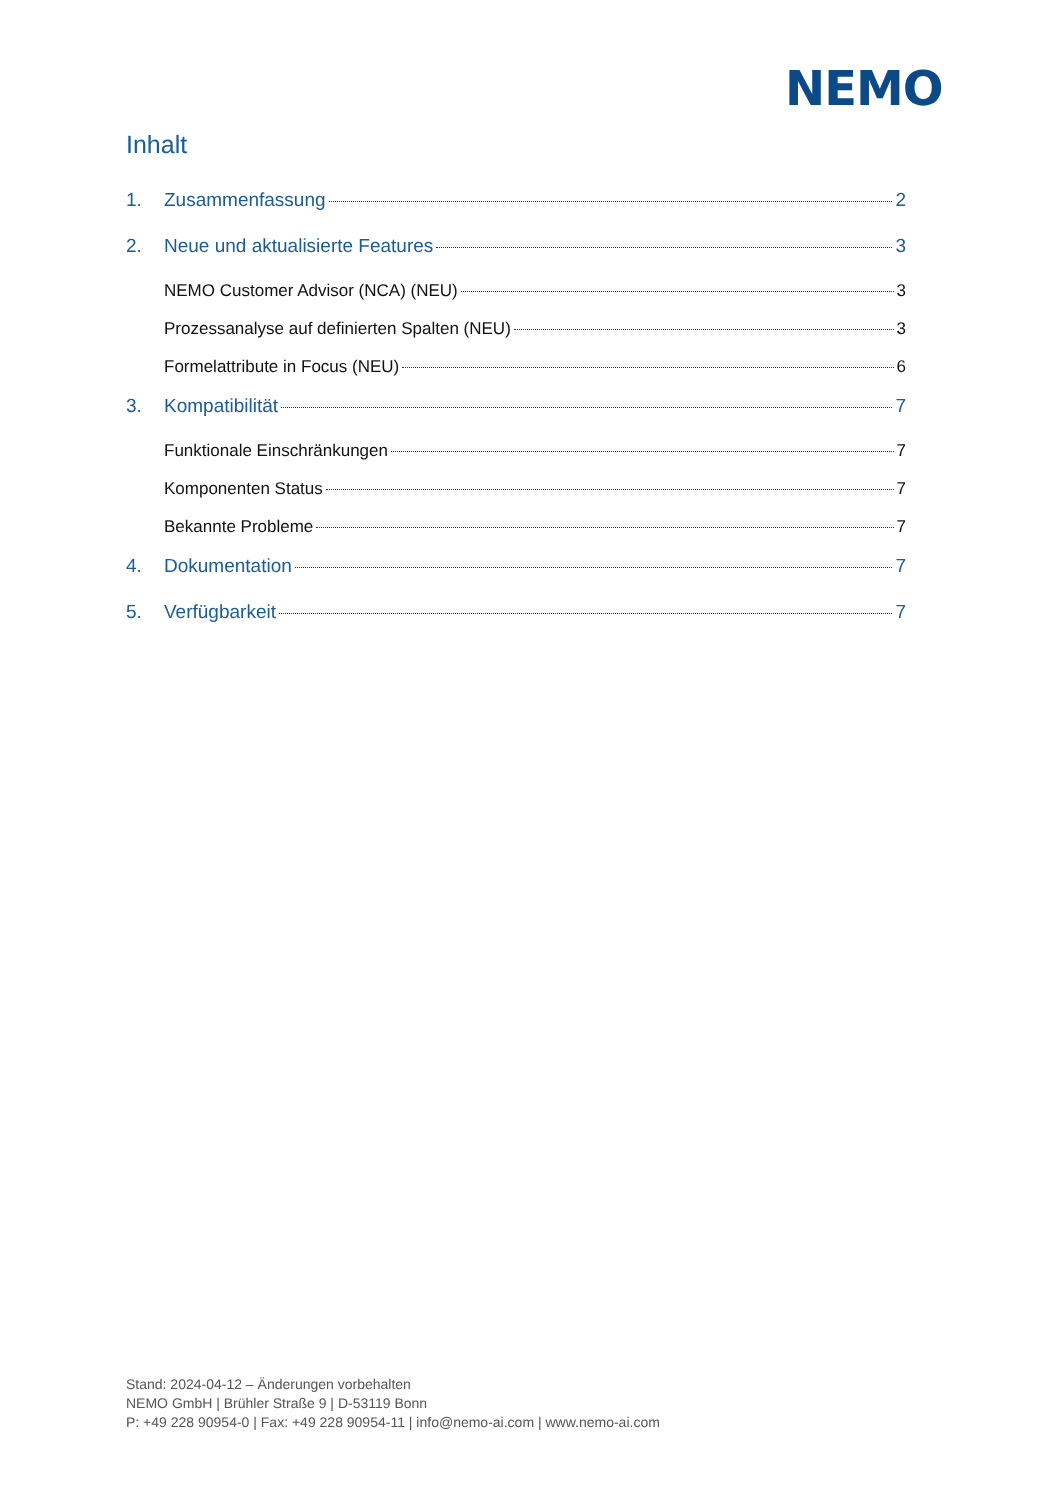NEMO
Inhalt
1. Zusammenfassung 2
2. Neue und aktualisierte Features 3
NEMO Customer Advisor (NCA) (NEU) 3
Prozessanalyse auf definierten Spalten (NEU) 3
Formelattribute in Focus (NEU) 6
3. Kompatibilität 7
Funktionale Einschränkungen 7
Komponenten Status 7
Bekannte Probleme 7
4. Dokumentation 7
5. Verfügbarkeit 7
Stand: 2024-04-12 – Änderungen vorbehalten
NEMO GmbH | Brühler Straße 9 | D-53119 Bonn
P: +49 228 90954-0 | Fax: +49 228 90954-11 | info@nemo-ai.com | www.nemo-ai.com